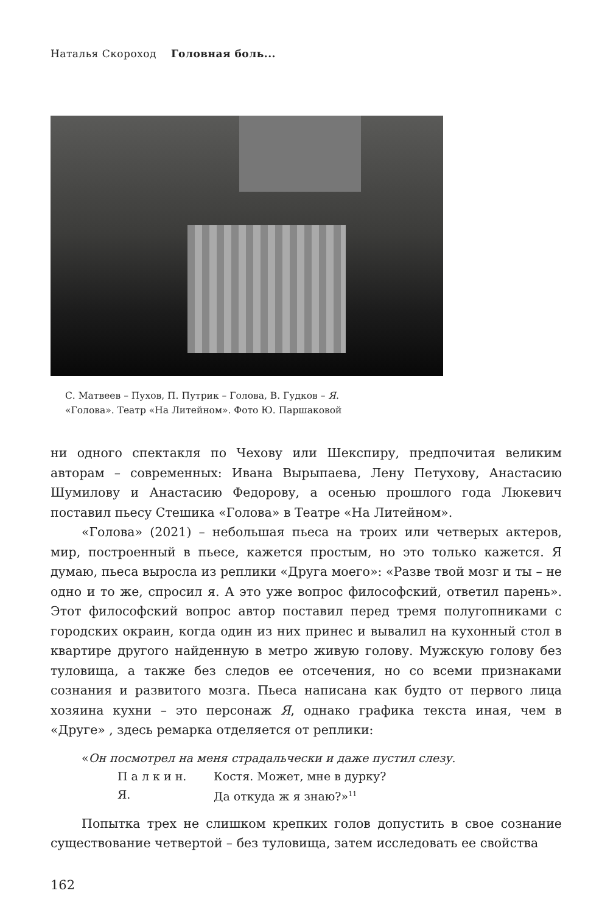Наталья Скороход Головная боль...
С. Матвеев – Пухов, П. Путрик – Голова, В. Гудков – Я.
«Голова». Театр «На Литейном». Фото Ю. Паршаковой
ни одного спектакля по Чехову или Шекспиру, предпочитая великим авторам – современных: Ивана Вырыпаева, Лену Петухову, Анастасию Шумилову и Анастасию Федорову, а осенью прошлого года Люкевич поставил пьесу Стешика «Голова» в Театре «На Литейном».
«Голова» (2021) – небольшая пьеса на троих или четверых актеров, мир, построенный в пьесе, кажется простым, но это только кажется. Я думаю, пьеса выросла из реплики «Друга моего»: «Разве твой мозг и ты – не одно и то же, спросил я. А это уже вопрос философский, ответил парень». Этот философский вопрос автор поставил перед тремя полу­гопниками с городских окраин, когда один из них принес и вывалил на кухонный стол в квартире другого найденную в метро живую голову. Мужскую голову без туловища, а также без следов ее отсечения, но со всеми признаками сознания и развитого мозга. Пьеса написана как будто от первого лица хозяина кухни – это персонаж Я, однако графика текста иная, чем в «Друге» , здесь ремарка отделяется от реплики:
«Он посмотрел на меня страдальчески и даже пустил слезу.
П а л к и н. Костя. Может, мне в дурку?
Я. Да откуда ж я знаю?»<sup>11</sup>
Попытка трех не слишком крепких голов допустить в свое сознание существование четвертой – без туловища, затем исследовать ее свойства
162